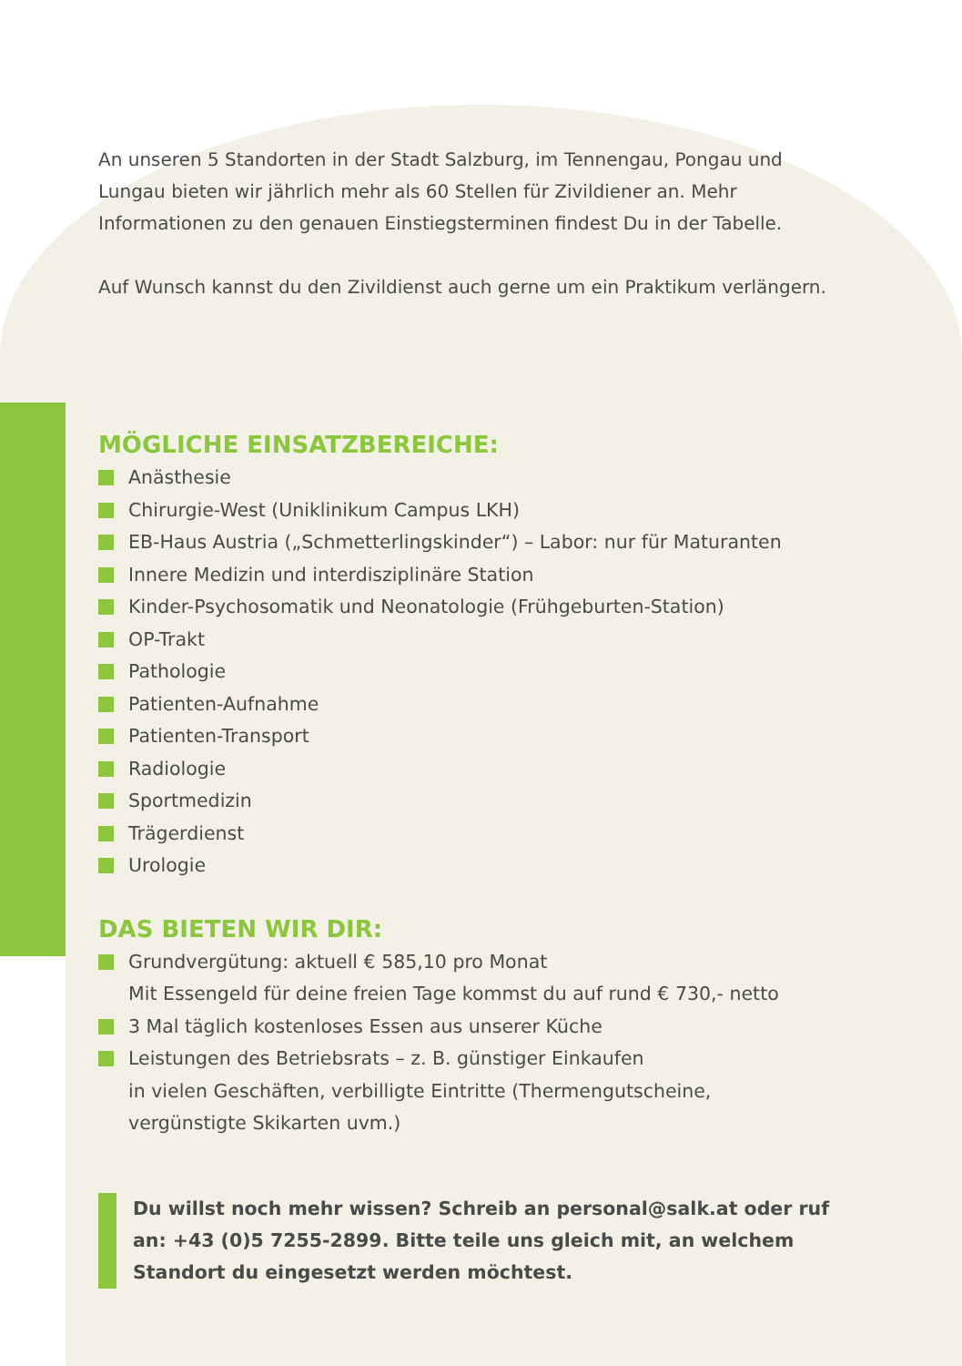An unseren 5 Standorten in der Stadt Salzburg, im Tennengau, Pongau und Lungau bieten wir jährlich mehr als 60 Stellen für Zivildiener an. Mehr Informationen zu den genauen Einstiegsterminen findest Du in der Tabelle.
Auf Wunsch kannst du den Zivildienst auch gerne um ein Praktikum verlängern.
MÖGLICHE EINSATZBEREICHE:
Anästhesie
Chirurgie-West (Uniklinikum Campus LKH)
EB-Haus Austria („Schmetterlingskinder“) – Labor: nur für Maturanten
Innere Medizin und interdisziplinäre Station
Kinder-Psychosomatik und Neonatologie (Frühgeburten-Station)
OP-Trakt
Pathologie
Patienten-Aufnahme
Patienten-Transport
Radiologie
Sportmedizin
Trägerdienst
Urologie
DAS BIETEN WIR DIR:
Grundvergütung: aktuell € 585,10 pro Monat
Mit Essengeld für deine freien Tage kommst du auf rund € 730,- netto
3 Mal täglich kostenloses Essen aus unserer Küche
Leistungen des Betriebsrats – z. B. günstiger Einkaufen
in vielen Geschäften, verbilligte Eintritte (Thermengutscheine,
vergünstigte Skikarten uvm.)
Du willst noch mehr wissen? Schreib an personal@salk.at oder ruf an: +43 (0)5 7255-2899. Bitte teile uns gleich mit, an welchem Standort du eingesetzt werden möchtest.